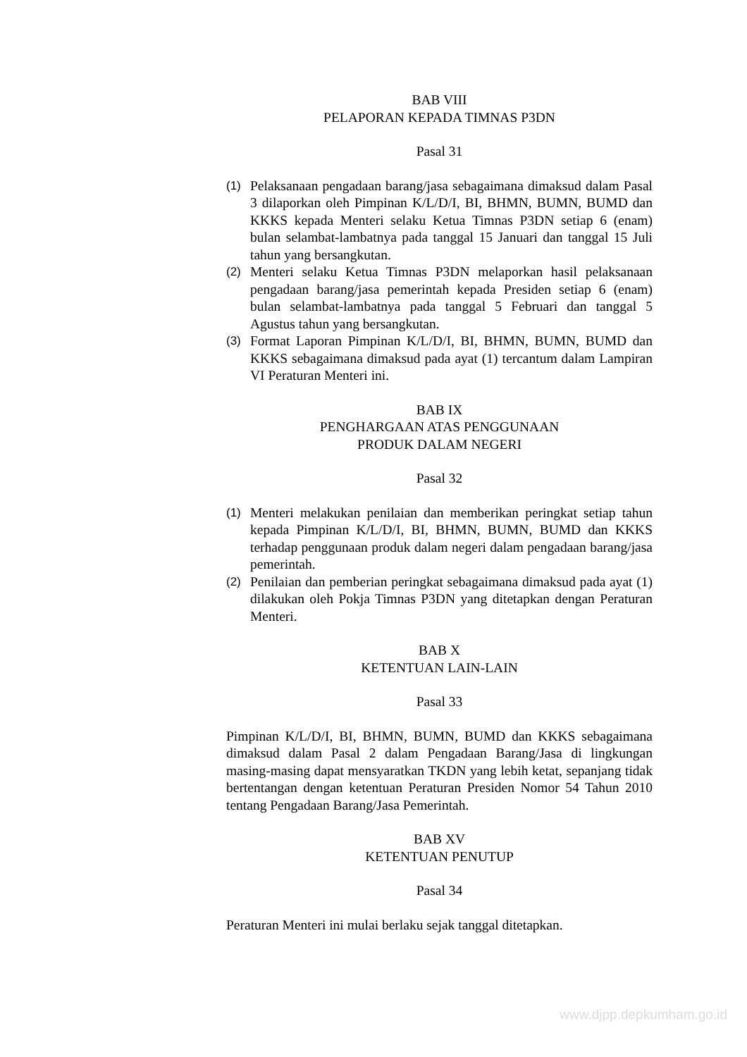BAB VIII
PELAPORAN KEPADA TIMNAS P3DN
Pasal 31
(1) Pelaksanaan pengadaan barang/jasa sebagaimana dimaksud dalam Pasal 3 dilaporkan oleh Pimpinan K/L/D/I, BI, BHMN, BUMN, BUMD dan KKKS kepada Menteri selaku Ketua Timnas P3DN setiap 6 (enam) bulan selambat-lambatnya pada tanggal 15 Januari dan tanggal 15 Juli tahun yang bersangkutan.
(2) Menteri selaku Ketua Timnas P3DN melaporkan hasil pelaksanaan pengadaan barang/jasa pemerintah kepada Presiden setiap 6 (enam) bulan selambat-lambatnya pada tanggal 5 Februari dan tanggal 5 Agustus tahun yang bersangkutan.
(3) Format Laporan Pimpinan K/L/D/I, BI, BHMN, BUMN, BUMD dan KKKS sebagaimana dimaksud pada ayat (1) tercantum dalam Lampiran VI Peraturan Menteri ini.
BAB IX
PENGHARGAAN ATAS PENGGUNAAN
PRODUK DALAM NEGERI
Pasal 32
(1) Menteri melakukan penilaian dan memberikan peringkat setiap tahun kepada Pimpinan K/L/D/I, BI, BHMN, BUMN, BUMD dan KKKS terhadap penggunaan produk dalam negeri dalam pengadaan barang/jasa pemerintah.
(2) Penilaian dan pemberian peringkat sebagaimana dimaksud pada ayat (1) dilakukan oleh Pokja Timnas P3DN yang ditetapkan dengan Peraturan Menteri.
BAB X
KETENTUAN LAIN-LAIN
Pasal 33
Pimpinan K/L/D/I, BI, BHMN, BUMN, BUMD dan KKKS sebagaimana dimaksud dalam Pasal 2 dalam Pengadaan Barang/Jasa di lingkungan masing-masing dapat mensyaratkan TKDN yang lebih ketat, sepanjang tidak bertentangan dengan ketentuan Peraturan Presiden Nomor 54 Tahun 2010 tentang Pengadaan Barang/Jasa Pemerintah.
BAB XV
KETENTUAN PENUTUP
Pasal 34
Peraturan Menteri ini mulai berlaku sejak tanggal ditetapkan.
www.djpp.depkumham.go.id